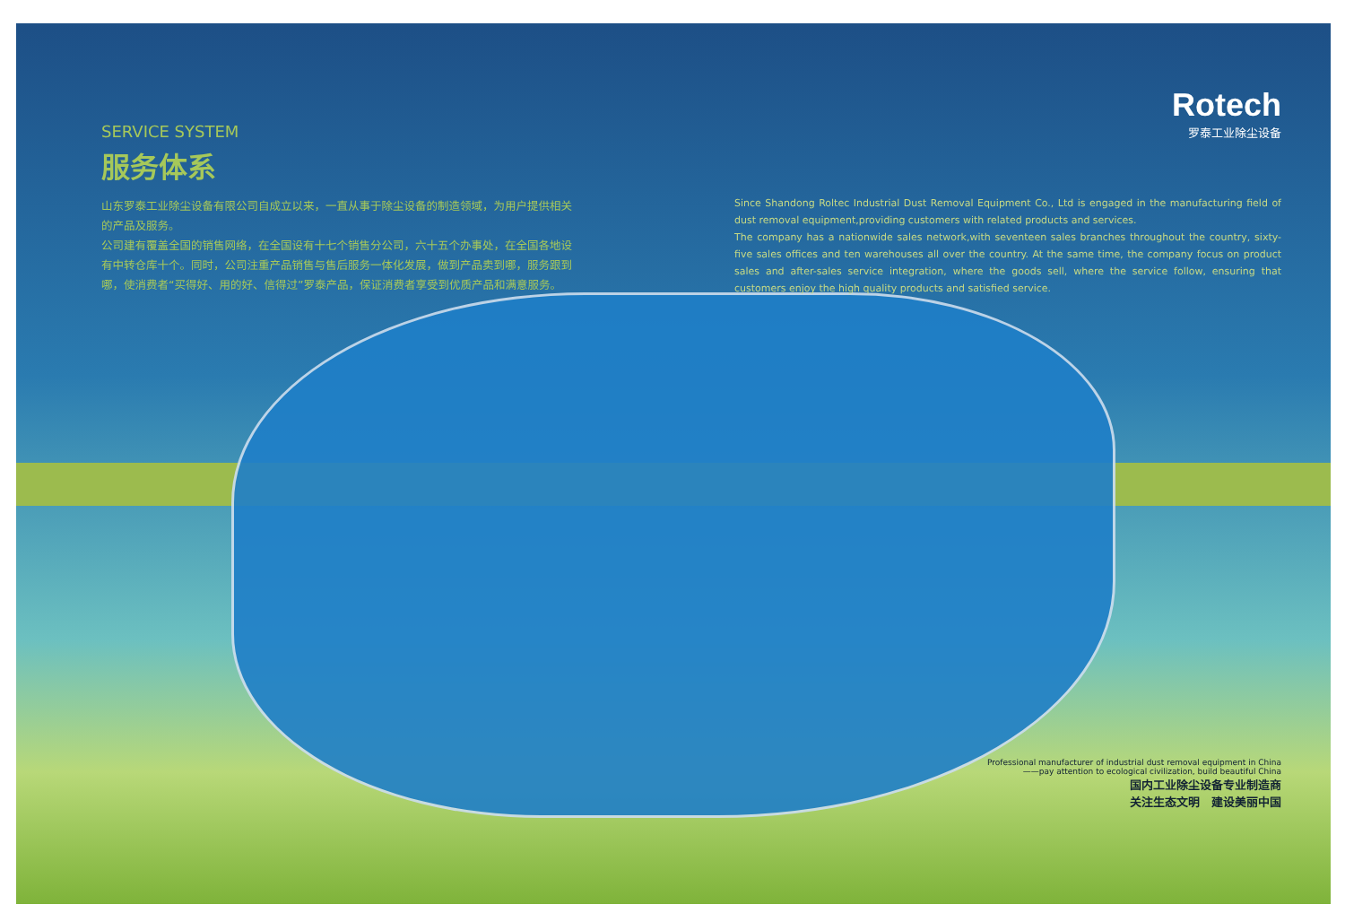SERVICE SYSTEM
服务体系
山东罗泰工业除尘设备有限公司自成立以来，一直从事于除尘设备的制造领域，为用户提供相关的产品及服务。
公司建有覆盖全国的销售网络，在全国设有十七个销售分公司，六十五个办事处，在全国各地设有中转仓库十个。同时，公司注重产品销售与售后服务一体化发展，做到产品卖到哪，服务跟到哪，使消费者“买得好、用的好、信得过”罗泰产品，保证消费者享受到优质产品和满意服务。
Rotech
罗泰工业除尘设备
Since Shandong Roltec Industrial Dust Removal Equipment Co., Ltd is engaged in the manufacturing field of dust removal equipment,providing customers with related products and services.
The company has a nationwide sales network,with seventeen sales branches throughout the country, sixty-five sales offices and ten warehouses all over the country. At the same time, the company focus on product sales and after-sales service integration, where the goods sell, where the service follow, ensuring that customers enjoy the high quality products and satisfied service.
Professional manufacturer of industrial dust removal equipment in China
——pay attention to ecological civilization, build beautiful China
国内工业除尘设备专业制造商
关注生态文明　建设美丽中国